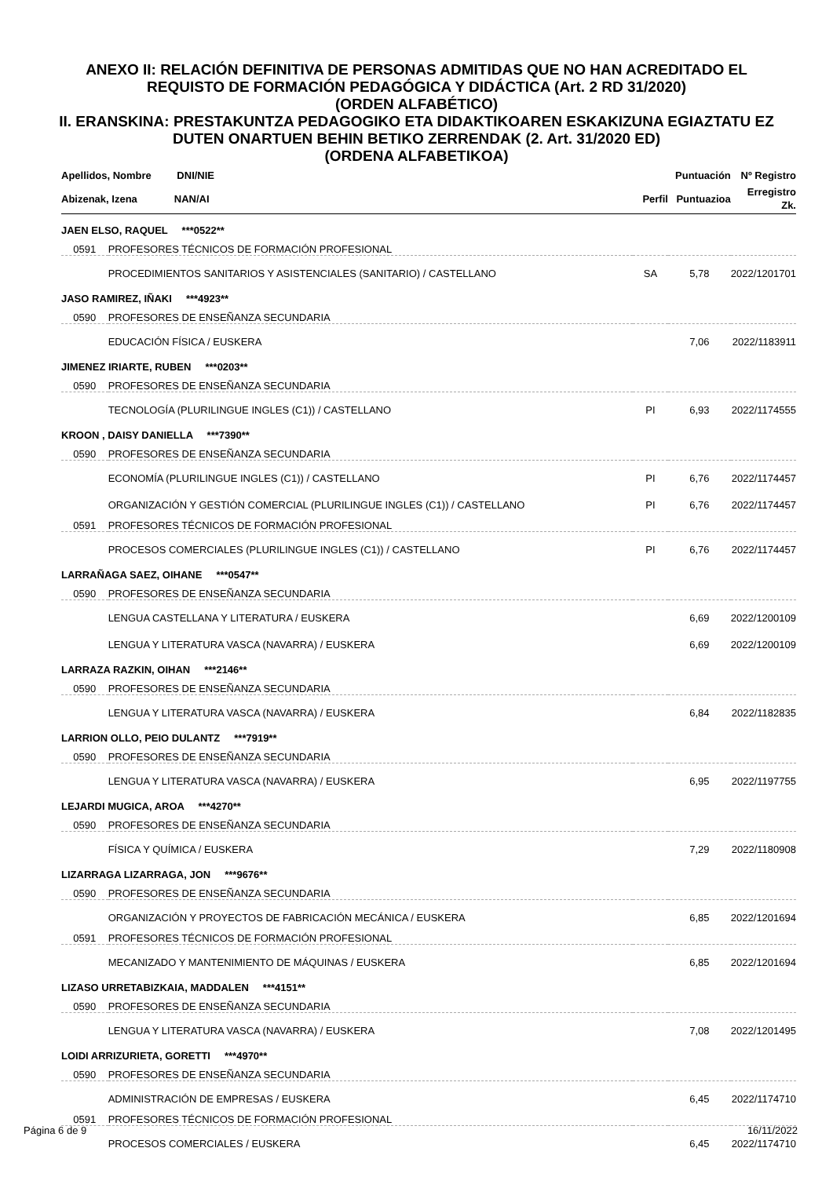ANEXO II: RELACIÓN DEFINITIVA DE PERSONAS ADMITIDAS QUE NO HAN ACREDITADO EL
REQUISTO DE FORMACIÓN PEDAGÓGICA Y DIDÁCTICA (Art. 2 RD 31/2020)
(ORDEN ALFABÉTICO)
II. ERANSKINA: PRESTAKUNTZA PEDAGOGIKO ETA DIDAKTIKOAREN ESKAKIZUNA EGIAZTATU EZ
DUTEN ONARTUEN BEHIN BETIKO ZERRENDAK (2. Art. 31/2020 ED)
(ORDENA ALFABETIKOA)
| Apellidos, Nombre DNI/NIE | | | Puntuación | Nº Registro |
| --- | --- | --- | --- | --- |
| Abizenak, Izena NAN/AI | | Perfil | Puntuazioa | Erregistro Zk. |
| JAEN ELSO, RAQUEL ***0522** | | | | |
| 0591 | PROFESORES TÉCNICOS DE FORMACIÓN PROFESIONAL | | | |
| | PROCEDIMIENTOS SANITARIOS Y ASISTENCIALES (SANITARIO) / CASTELLANO | SA | 5,78 | 2022/1201701 |
| JASO RAMIREZ, IÑAKI ***4923** | | | | |
| 0590 | PROFESORES DE ENSEÑANZA SECUNDARIA | | | |
| | EDUCACIÓN FÍSICA / EUSKERA | | 7,06 | 2022/1183911 |
| JIMENEZ IRIARTE, RUBEN ***0203** | | | | |
| 0590 | PROFESORES DE ENSEÑANZA SECUNDARIA | | | |
| | TECNOLOGÍA (PLURILINGUE INGLES (C1)) / CASTELLANO | PI | 6,93 | 2022/1174555 |
| KROON , DAISY DANIELLA ***7390** | | | | |
| 0590 | PROFESORES DE ENSEÑANZA SECUNDARIA | | | |
| | ECONOMÍA (PLURILINGUE INGLES (C1)) / CASTELLANO | PI | 6,76 | 2022/1174457 |
| | ORGANIZACIÓN Y GESTIÓN COMERCIAL (PLURILINGUE INGLES (C1)) / CASTELLANO | PI | 6,76 | 2022/1174457 |
| 0591 | PROFESORES TÉCNICOS DE FORMACIÓN PROFESIONAL | | | |
| | PROCESOS COMERCIALES (PLURILINGUE INGLES (C1)) / CASTELLANO | PI | 6,76 | 2022/1174457 |
| LARRAÑAGA SAEZ, OIHANE ***0547** | | | | |
| 0590 | PROFESORES DE ENSEÑANZA SECUNDARIA | | | |
| | LENGUA CASTELLANA Y LITERATURA / EUSKERA | | 6,69 | 2022/1200109 |
| | LENGUA Y LITERATURA VASCA (NAVARRA) / EUSKERA | | 6,69 | 2022/1200109 |
| LARRAZA RAZKIN, OIHAN ***2146** | | | | |
| 0590 | PROFESORES DE ENSEÑANZA SECUNDARIA | | | |
| | LENGUA Y LITERATURA VASCA (NAVARRA) / EUSKERA | | 6,84 | 2022/1182835 |
| LARRION OLLO, PEIO DULANTZ ***7919** | | | | |
| 0590 | PROFESORES DE ENSEÑANZA SECUNDARIA | | | |
| | LENGUA Y LITERATURA VASCA (NAVARRA) / EUSKERA | | 6,95 | 2022/1197755 |
| LEJARDI MUGICA, AROA ***4270** | | | | |
| 0590 | PROFESORES DE ENSEÑANZA SECUNDARIA | | | |
| | FÍSICA Y QUÍMICA / EUSKERA | | 7,29 | 2022/1180908 |
| LIZARRAGA LIZARRAGA, JON ***9676** | | | | |
| 0590 | PROFESORES DE ENSEÑANZA SECUNDARIA | | | |
| | ORGANIZACIÓN Y PROYECTOS DE FABRICACIÓN MECÁNICA / EUSKERA | | 6,85 | 2022/1201694 |
| 0591 | PROFESORES TÉCNICOS DE FORMACIÓN PROFESIONAL | | | |
| | MECANIZADO Y MANTENIMIENTO DE MÁQUINAS / EUSKERA | | 6,85 | 2022/1201694 |
| LIZASO URRETABIZKAIA, MADDALEN ***4151** | | | | |
| 0590 | PROFESORES DE ENSEÑANZA SECUNDARIA | | | |
| | LENGUA Y LITERATURA VASCA (NAVARRA) / EUSKERA | | 7,08 | 2022/1201495 |
| LOIDI ARRIZURIETA, GORETTI ***4970** | | | | |
| 0590 | PROFESORES DE ENSEÑANZA SECUNDARIA | | | |
| | ADMINISTRACIÓN DE EMPRESAS / EUSKERA | | 6,45 | 2022/1174710 |
| 0591 | PROFESORES TÉCNICOS DE FORMACIÓN PROFESIONAL | | | |
| | PROCESOS COMERCIALES / EUSKERA | | 6,45 | 2022/1174710 |
Página 6 de 9 16/11/2022